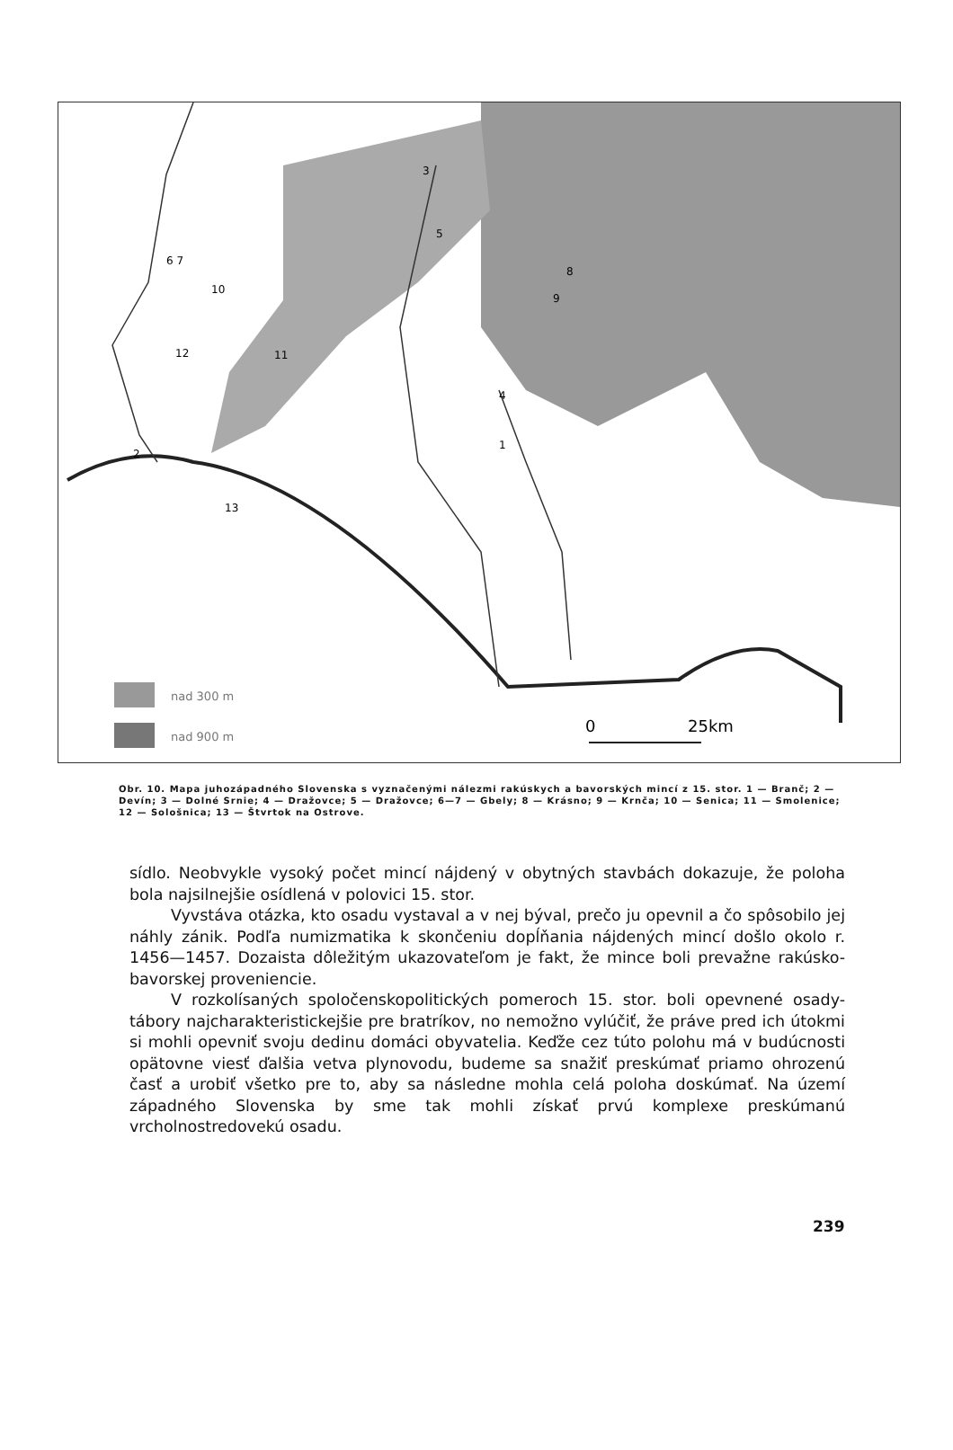nad 300 m
nad 900 m
0
25km
3
5
6 7
10
12
11
8
9
4
1
2
13
Obr. 10. Mapa juhozápadného Slovenska s vyznačenými nálezmi rakúskych a bavorských mincí z 15. stor. 1 — Branč; 2 — Devín; 3 — Dolné Srnie; 4 — Dražovce; 5 — Dražovce; 6—7 — Gbely; 8 — Krásno; 9 — Krnča; 10 — Senica; 11 — Smolenice; 12 — Sološnica; 13 — Štvrtok na Ostrove.
sídlo. Neobvykle vysoký počet mincí nájdený v obytných stavbách dokazuje, že poloha bola najsilnejšie osídlená v polovici 15. stor.
Vyvstáva otázka, kto osadu vystaval a v nej býval, prečo ju opevnil a čo spôsobilo jej náhly zánik. Podľa numizmatika k skončeniu dopĺňania nájdených mincí došlo okolo r. 1456—1457. Dozaista dôležitým ukazovateľom je fakt, že mince boli prevažne rakúsko-bavorskej proveniencie.
V rozkolísaných spoločenskopolitických pomeroch 15. stor. boli opevnené osady-tábory najcharakteristickejšie pre bratríkov, no nemožno vylúčiť, že práve pred ich útokmi si mohli opevniť svoju dedinu domáci obyvatelia. Keďže cez túto polohu má v budúcnosti opätovne viesť ďalšia vetva plynovodu, budeme sa snažiť preskúmať priamo ohrozenú časť a urobiť všetko pre to, aby sa následne mohla celá poloha doskúmať. Na území západného Slovenska by sme tak mohli získať prvú komplexe preskúmanú vrcholnostredovekú osadu.
239